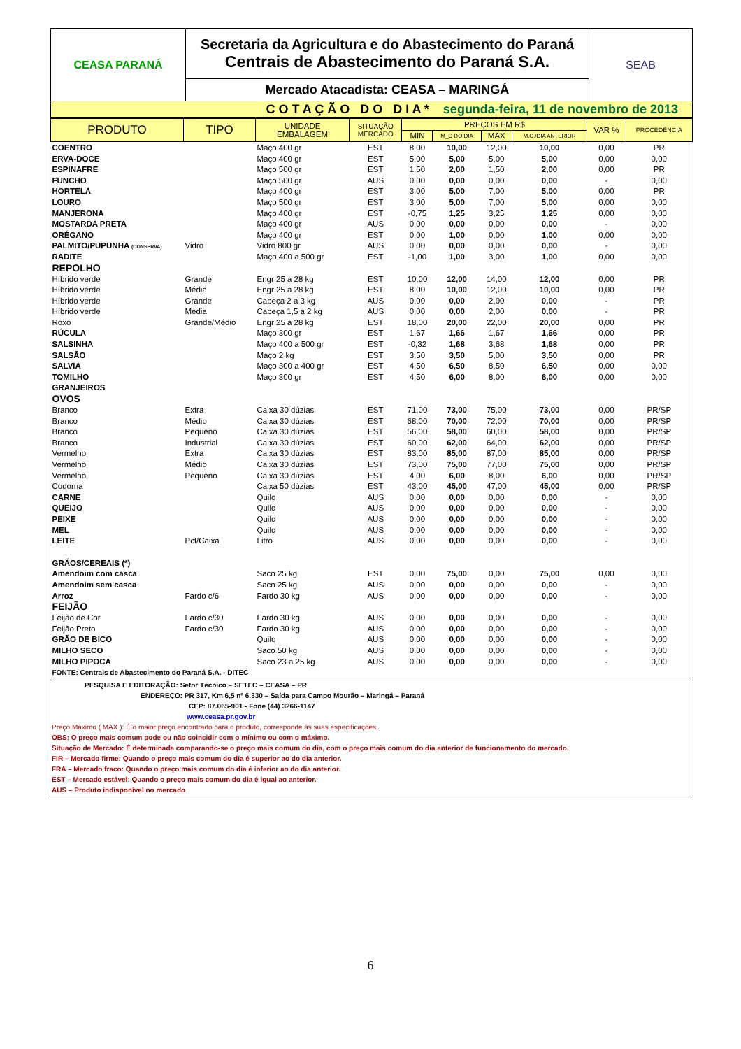| CEASA PARANÁ | Secretaria da Agricultura e do Abastecimento do Paraná Centrais de Abastecimento do Paraná S.A. | SEAB |
| | Mercado Atacadista: CEASA – MARINGÁ | |
| C O T A Ç Ã O D O D I A * segunda-feira, 11 de novembro de 2013 | | |
| PRODUTO | TIPO | UNIDADE EMBALAGEM | SITUAÇÃO MERCADO | PREÇOS EM R$ | | | | VAR % | PROCEDÊNCIA |
| --- | --- | --- | --- | --- | --- | --- | --- | --- | --- |
| | | | | MIN | M_C DO DIA | MAX | M.C./DIA ANTERIOR | | |
| COENTRO | | Maço 400 gr | EST | 8,00 | 10,00 | 12,00 | 10,00 | 0,00 | PR |
| ERVA-DOCE | | Maço 400 gr | EST | 5,00 | 5,00 | 5,00 | 5,00 | 0,00 | 0,00 |
| ESPINAFRE | | Maço 500 gr | EST | 1,50 | 2,00 | 1,50 | 2,00 | 0,00 | PR |
| FUNCHO | | Maço 500 gr | AUS | 0,00 | 0,00 | 0,00 | 0,00 | - | 0,00 |
| HORTELÃ | | Maço 400 gr | EST | 3,00 | 5,00 | 7,00 | 5,00 | 0,00 | PR |
| LOURO | | Maço 500 gr | EST | 3,00 | 5,00 | 7,00 | 5,00 | 0,00 | 0,00 |
| MANJERONA | | Maço 400 gr | EST | -0,75 | 1,25 | 3,25 | 1,25 | 0,00 | 0,00 |
| MOSTARDA PRETA | | Maço 400 gr | AUS | 0,00 | 0,00 | 0,00 | 0,00 | - | 0,00 |
| ORÉGANO | | Maço 400 gr | EST | 0,00 | 1,00 | 0,00 | 1,00 | 0,00 | 0,00 |
| PALMITO/PUPUNHA (CONSERVA) | Vidro | Vidro 800 gr | AUS | 0,00 | 0,00 | 0,00 | 0,00 | - | 0,00 |
| RADITE | | Maço 400 a 500 gr | EST | -1,00 | 1,00 | 3,00 | 1,00 | 0,00 | 0,00 |
| REPOLHO | | | | | | | | | |
| Híbrido verde | Grande | Engr 25 a 28 kg | EST | 10,00 | 12,00 | 14,00 | 12,00 | 0,00 | PR |
| Híbrido verde | Média | Engr 25 a 28 kg | EST | 8,00 | 10,00 | 12,00 | 10,00 | 0,00 | PR |
| Híbrido verde | Grande | Cabeça 2 a 3 kg | AUS | 0,00 | 0,00 | 2,00 | 0,00 | - | PR |
| Híbrido verde | Média | Cabeça 1,5 a 2 kg | AUS | 0,00 | 0,00 | 2,00 | 0,00 | - | PR |
| Roxo | Grande/Médio | Engr 25 a 28 kg | EST | 18,00 | 20,00 | 22,00 | 20,00 | 0,00 | PR |
| RÚCULA | | Maço 300 gr | EST | 1,67 | 1,66 | 1,67 | 1,66 | 0,00 | PR |
| SALSINHA | | Maço 400 a 500 gr | EST | -0,32 | 1,68 | 3,68 | 1,68 | 0,00 | PR |
| SALSÃO | | Maço 2 kg | EST | 3,50 | 3,50 | 5,00 | 3,50 | 0,00 | PR |
| SALVIA | | Maço 300 a 400 gr | EST | 4,50 | 6,50 | 8,50 | 6,50 | 0,00 | 0,00 |
| TOMILHO | | Maço 300 gr | EST | 4,50 | 6,00 | 8,00 | 6,00 | 0,00 | 0,00 |
| GRANJEIROS | | | | | | | | | |
| OVOS | | | | | | | | | |
| Branco | Extra | Caixa 30 dúzias | EST | 71,00 | 73,00 | 75,00 | 73,00 | 0,00 | PR/SP |
| Branco | Médio | Caixa 30 dúzias | EST | 68,00 | 70,00 | 72,00 | 70,00 | 0,00 | PR/SP |
| Branco | Pequeno | Caixa 30 dúzias | EST | 56,00 | 58,00 | 60,00 | 58,00 | 0,00 | PR/SP |
| Branco | Industrial | Caixa 30 dúzias | EST | 60,00 | 62,00 | 64,00 | 62,00 | 0,00 | PR/SP |
| Vermelho | Extra | Caixa 30 dúzias | EST | 83,00 | 85,00 | 87,00 | 85,00 | 0,00 | PR/SP |
| Vermelho | Médio | Caixa 30 dúzias | EST | 73,00 | 75,00 | 77,00 | 75,00 | 0,00 | PR/SP |
| Vermelho | Pequeno | Caixa 30 dúzias | EST | 4,00 | 6,00 | 8,00 | 6,00 | 0,00 | PR/SP |
| Codorna | | Caixa 50 dúzias | EST | 43,00 | 45,00 | 47,00 | 45,00 | 0,00 | PR/SP |
| CARNE | | Quilo | AUS | 0,00 | 0,00 | 0,00 | 0,00 | - | 0,00 |
| QUEIJO | | Quilo | AUS | 0,00 | 0,00 | 0,00 | 0,00 | - | 0,00 |
| PEIXE | | Quilo | AUS | 0,00 | 0,00 | 0,00 | 0,00 | - | 0,00 |
| MEL | | Quilo | AUS | 0,00 | 0,00 | 0,00 | 0,00 | - | 0,00 |
| LEITE | Pct/Caixa | Litro | AUS | 0,00 | 0,00 | 0,00 | 0,00 | - | 0,00 |
| GRÃOS/CEREAIS (*) | | | | | | | | | |
| Amendoim com casca | | Saco 25 kg | EST | 0,00 | 75,00 | 0,00 | 75,00 | 0,00 | 0,00 |
| Amendoim sem casca | | Saco 25 kg | AUS | 0,00 | 0,00 | 0,00 | 0,00 | - | 0,00 |
| Arroz | Fardo c/6 | Fardo 30 kg | AUS | 0,00 | 0,00 | 0,00 | 0,00 | - | 0,00 |
| FEIJÃO | | | | | | | | | |
| Feijão de Cor | Fardo c/30 | Fardo 30 kg | AUS | 0,00 | 0,00 | 0,00 | 0,00 | - | 0,00 |
| Feijão Preto | Fardo c/30 | Fardo 30 kg | AUS | 0,00 | 0,00 | 0,00 | 0,00 | - | 0,00 |
| GRÃO DE BICO | | Quilo | AUS | 0,00 | 0,00 | 0,00 | 0,00 | - | 0,00 |
| MILHO SECO | | Saco 50 kg | AUS | 0,00 | 0,00 | 0,00 | 0,00 | - | 0,00 |
| MILHO PIPOCA | | Saco 23 a 25 kg | AUS | 0,00 | 0,00 | 0,00 | 0,00 | - | 0,00 |
| FONTE: Centrais de Abastecimento do Paraná S.A. - DITEC | | | | | | | | | |
PESQUISA E EDITORAÇÃO: Setor Técnico – SETEC – CEASA – PR
ENDEREÇO: PR 317, Km 6,5 nº 6.330 – Saída para Campo Mourão – Maringá – Paraná
CEP: 87.065-901 - Fone (44) 3266-1147
www.ceasa.pr.gov.br
Preço Máximo ( MAX ): É o maior preço encontrado para o produto, corresponde às suas especificações.
OBS: O preço mais comum pode ou não coincidir com o mínimo ou com o máximo.
Situação de Mercado: É determinada comparando-se o preço mais comum do dia, com o preço mais comum do dia anterior de funcionamento do mercado.
FIR – Mercado firme: Quando o preço mais comum do dia é superior ao do dia anterior.
FRA – Mercado fraco: Quando o preço mais comum do dia é inferior ao do dia anterior.
EST – Mercado estável: Quando o preço mais comum do dia é igual ao anterior.
AUS – Produto indisponível no mercado
6